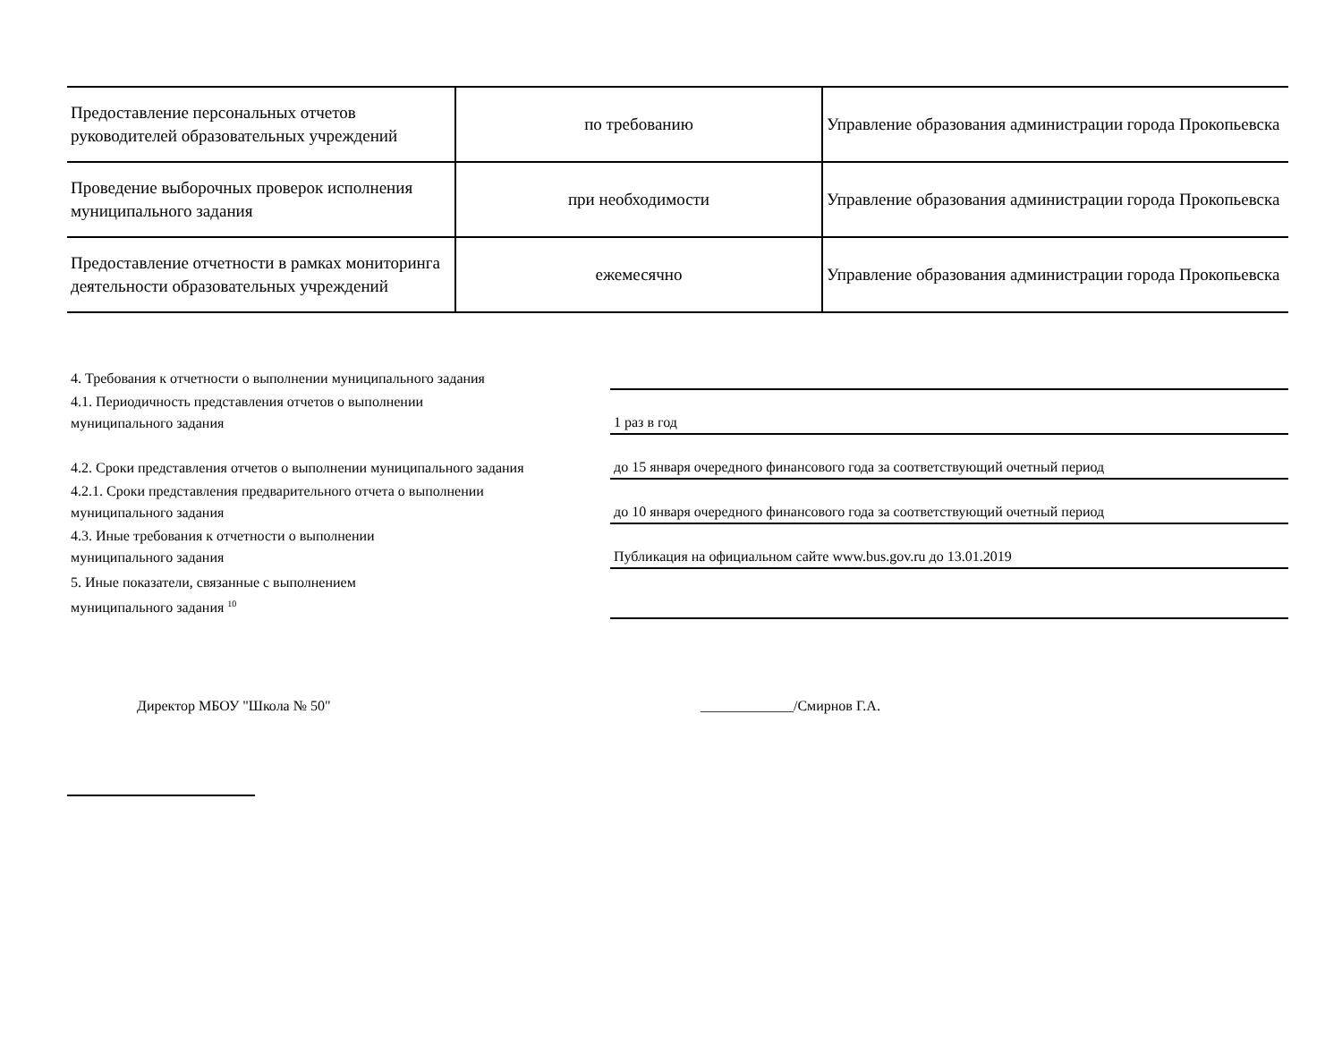| Предоставление персональных отчетов руководителей образовательных учреждений | по требованию | Управление образования администрации города Прокопьевска |
| Проведение выборочных проверок исполнения муниципального задания | при необходимости | Управление образования администрации города Прокопьевска |
| Предоставление отчетности в рамках мониторинга деятельности образовательных учреждений | ежемесячно | Управление образования администрации города Прокопьевска |
| 4. Требования к отчетности о выполнении муниципального задания | |
| 4.1. Периодичность представления отчетов о выполнении муниципального задания | 1 раз в год |
| 4.2. Сроки представления отчетов о выполнении муниципального задания | до 15 января очередного финансового года за соответствующий очетный период |
| 4.2.1. Сроки представления предварительного отчета о выполнении муниципального задания | до 10 января очередного финансового года за соответствующий очетный период |
| 4.3. Иные требования к отчетности о выполнении муниципального задания | Публикация на официальном сайте www.bus.gov.ru до 13.01.2019 |
| 5. Иные показатели, связанные с выполнением муниципального задания <sup>10</sup> | |
Директор МБОУ "Школа № 50" _____________/Смирнов Г.А.